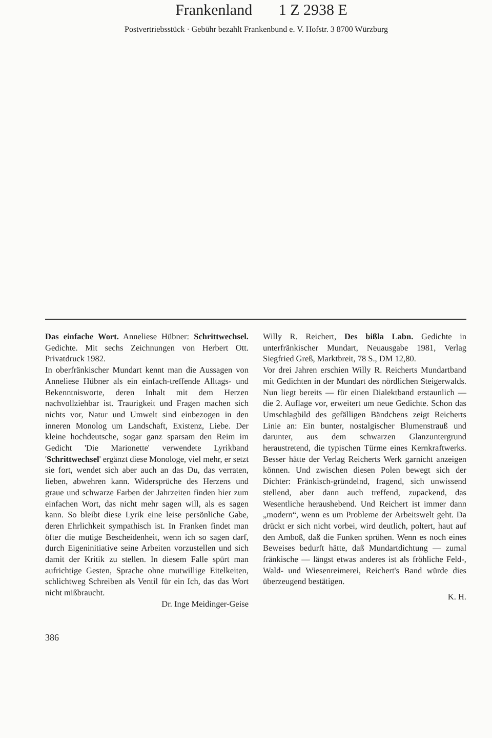Frankenland 1 Z 2938 E
Postvertriebsstück · Gebühr bezahlt Frankenbund e. V. Hofstr. 3 8700 Würzburg
Das einfache Wort. Anneliese Hübner: Schrittwechsel. Gedichte. Mit sechs Zeichnungen von Herbert Ott. Privatdruck 1982.
In oberfränkischer Mundart kennt man die Aussagen von Anneliese Hübner als ein einfach-treffende Alltags- und Bekenntnisworte, deren Inhalt mit dem Herzen nachvollziehbar ist. Traurigkeit und Fragen machen sich nichts vor, Natur und Umwelt sind einbezogen in den inneren Monolog um Landschaft, Existenz, Liebe. Der kleine hochdeutsche, sogar ganz sparsam den Reim im Gedicht 'Die Marionette' verwendete Lyrikband 'Schrittwechsel' ergänzt diese Monologe, viel mehr, er setzt sie fort, wendet sich aber auch an das Du, das verraten, lieben, abwehren kann. Widersprüche des Herzens und graue und schwarze Farben der Jahrzeiten finden hier zum einfachen Wort, das nicht mehr sagen will, als es sagen kann. So bleibt diese Lyrik eine leise persönliche Gabe, deren Ehrlichkeit sympathisch ist. In Franken findet man öfter die mutige Bescheidenheit, wenn ich so sagen darf, durch Eigeninitiative seine Arbeiten vorzustellen und sich damit der Kritik zu stellen. In diesem Falle spürt man aufrichtige Gesten, Sprache ohne mutwillige Eitelkeiten, schlichtweg Schreiben als Ventil für ein Ich, das das Wort nicht mißbraucht.
Dr. Inge Meidinger-Geise
Willy R. Reichert, Des bißla Labn. Gedichte in unterfränkischer Mundart, Neuausgabe 1981, Verlag Siegfried Greß, Marktbreit, 78 S., DM 12,80.
Vor drei Jahren erschien Willy R. Reicherts Mundartband mit Gedichten in der Mundart des nördlichen Steigerwalds. Nun liegt bereits — für einen Dialektband erstaunlich — die 2. Auflage vor, erweitert um neue Gedichte. Schon das Umschlagbild des gefälligen Bändchens zeigt Reicherts Linie an: Ein bunter, nostalgischer Blumenstrauß und darunter, aus dem schwarzen Glanzuntergrund heraustretend, die typischen Türme eines Kernkraftwerks. Besser hätte der Verlag Reicherts Werk garnicht anzeigen können. Und zwischen diesen Polen bewegt sich der Dichter: Fränkisch-gründelnd, fragend, sich unwissend stellend, aber dann auch treffend, zupackend, das Wesentliche heraushebend. Und Reichert ist immer dann „modern“, wenn es um Probleme der Arbeitswelt geht. Da drückt er sich nicht vorbei, wird deutlich, poltert, haut auf den Amboß, daß die Funken sprühen. Wenn es noch eines Beweises bedurft hätte, daß Mundartdichtung — zumal fränkische — längst etwas anderes ist als fröhliche Feld-, Wald- und Wiesenreimerei, Reichert's Band würde dies überzeugend bestätigen.
K. H.
386